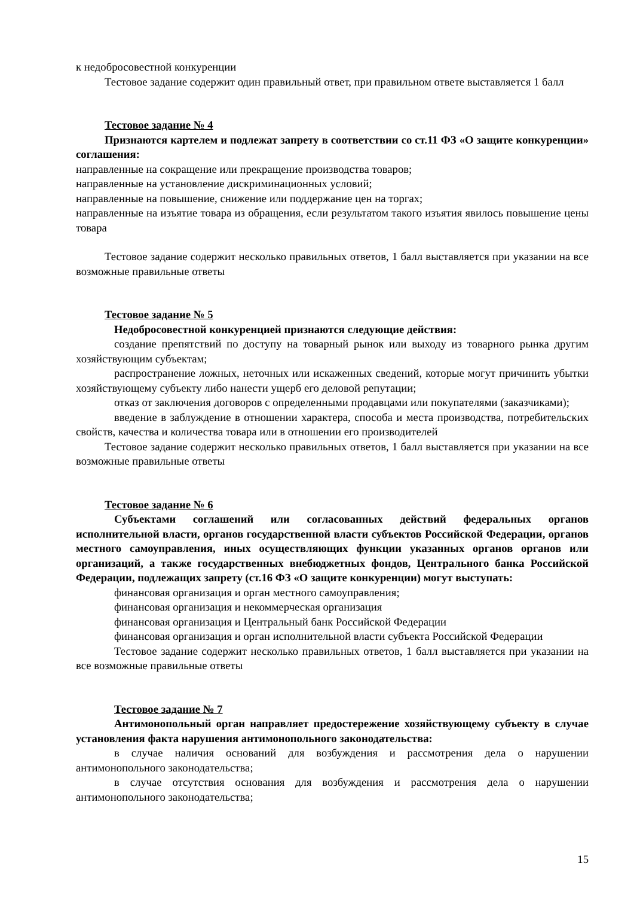к недобросовестной конкуренции
Тестовое задание содержит один правильный ответ, при правильном ответе выставляется 1 балл
Тестовое задание № 4
Признаются картелем и подлежат запрету в соответствии со ст.11 ФЗ «О защите конкуренции» соглашения:
направленные на сокращение или прекращение производства товаров;
направленные на установление дискриминационных условий;
направленные на повышение, снижение или поддержание цен на торгах;
направленные на изъятие товара из обращения, если результатом такого изъятия явилось повышение цены товара
Тестовое задание содержит несколько правильных ответов, 1 балл выставляется при указании на все возможные правильные ответы
Тестовое задание № 5
Недобросовестной конкуренцией признаются следующие действия:
создание препятствий по доступу на товарный рынок или выходу из товарного рынка другим хозяйствующим субъектам;
распространение ложных, неточных или искаженных сведений, которые могут причинить убытки хозяйствующему субъекту либо нанести ущерб его деловой репутации;
отказ от заключения договоров с определенными продавцами или покупателями (заказчиками);
введение в заблуждение в отношении характера, способа и места производства, потребительских свойств, качества и количества товара или в отношении его производителей
Тестовое задание содержит несколько правильных ответов, 1 балл выставляется при указании на все возможные правильные ответы
Тестовое задание № 6
Субъектами соглашений или согласованных действий федеральных органов исполнительной власти, органов государственной власти субъектов Российской Федерации, органов местного самоуправления, иных осуществляющих функции указанных органов органов или организаций, а также государственных внебюджетных фондов, Центрального банка Российской Федерации, подлежащих запрету (ст.16 ФЗ «О защите конкуренции) могут выступать:
финансовая организация и орган местного самоуправления;
финансовая организация и некоммерческая организация
финансовая организация и Центральный банк Российской Федерации
финансовая организация и орган исполнительной власти субъекта Российской Федерации
Тестовое задание содержит несколько правильных ответов, 1 балл выставляется при указании на все возможные правильные ответы
Тестовое задание № 7
Антимонопольный орган направляет предостережение хозяйствующему субъекту в случае установления факта нарушения антимонопольного законодательства:
в случае наличия оснований для возбуждения и рассмотрения дела о нарушении антимонопольного законодательства;
в случае отсутствия основания для возбуждения и рассмотрения дела о нарушении антимонопольного законодательства;
15